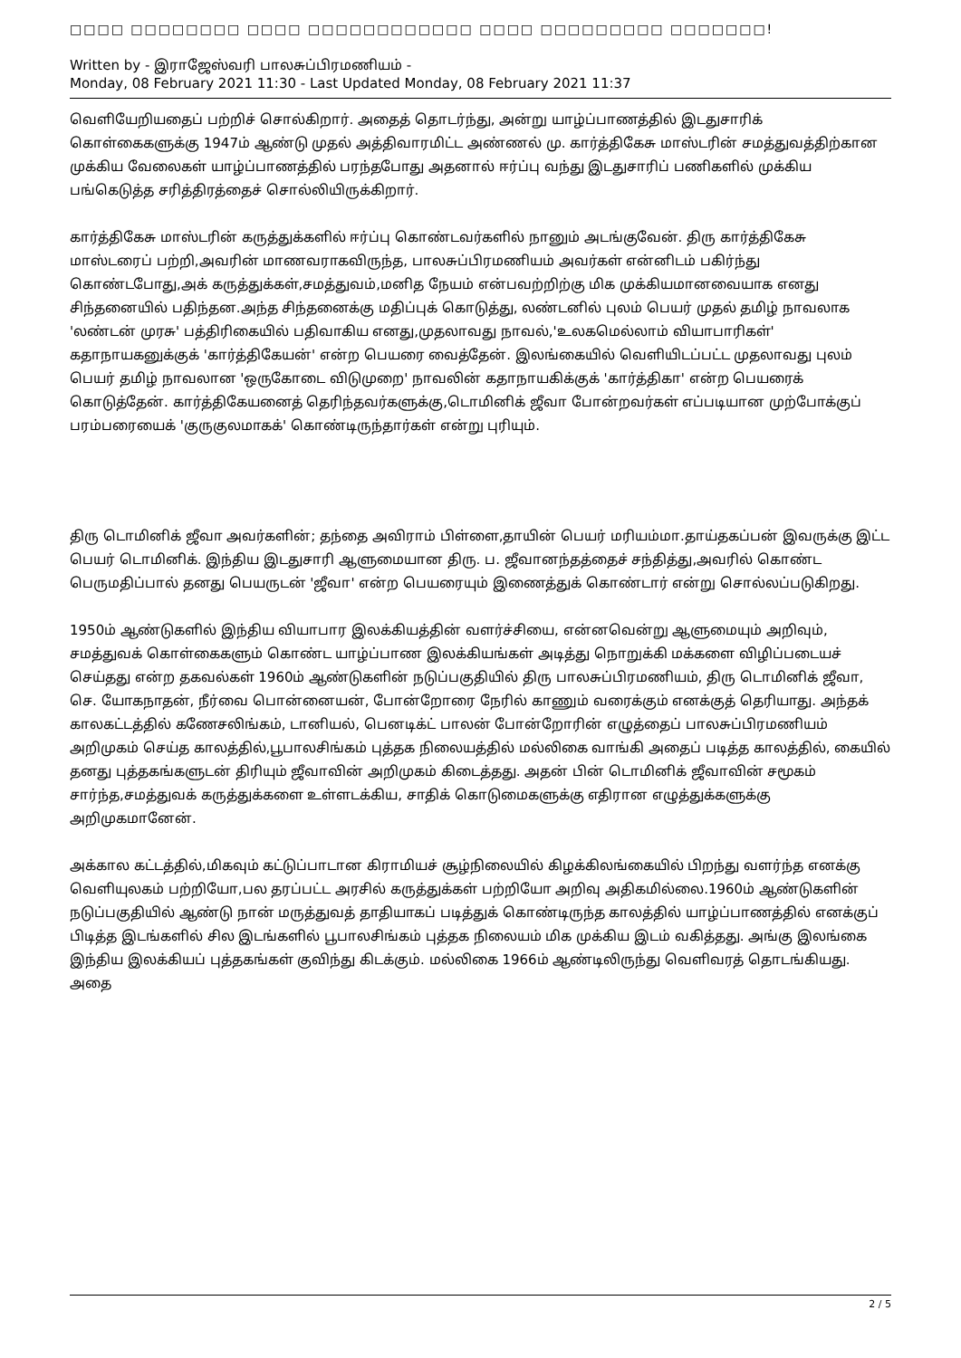□□□□ □□□□□□□□ □□□□ □□□□□□□□□□□□ □□□□ □□□□□□□□□ □□□□□□□!
Written by - இராஜேஸ்வரி பாலசுப்பிரமணியம் -
Monday, 08 February 2021 11:30 - Last Updated Monday, 08 February 2021 11:37
வெளியேறியதைப் பற்றிச் சொல்கிறார். அதைத் தொடர்ந்து, அன்று யாழ்ப்பாணத்தில் இடதுசாரிக் கொள்கைகளுக்கு 1947ம் ஆண்டு முதல் அத்திவாரமிட்ட அண்ணல் மு. கார்த்திகேசு மாஸ்டரின் சமத்துவத்திற்கான முக்கிய வேலைகள் யாழ்ப்பாணத்தில் பரந்தபோது அதனால் ஈர்ப்பு வந்து இடதுசாரிப் பணிகளில் முக்கிய பங்கெடுத்த சரித்திரத்தைச் சொல்லியிருக்கிறார்.
கார்த்திகேசு மாஸ்டரின் கருத்துக்களில் ஈர்ப்பு கொண்டவர்களில் நானும் அடங்குவேன். திரு கார்த்திகேசு மாஸ்டரைப் பற்றி,அவரின் மாணவராகவிருந்த, பாலசுப்பிரமணியம் அவர்கள் என்னிடம் பகிர்ந்து கொண்டபோது,அக் கருத்துக்கள்,சமத்துவம்,மனித நேயம் என்பவற்றிற்கு மிக முக்கியமானவையாக எனது சிந்தனையில் பதிந்தன.அந்த சிந்தனைக்கு மதிப்புக் கொடுத்து, லண்டனில் புலம் பெயர் முதல் தமிழ் நாவலாக 'லண்டன் முரசு' பத்திரிகையில் பதிவாகிய எனது,முதலாவது நாவல்,'உலகமெல்லாம் வியாபாரிகள்' கதாநாயகனுக்குக் 'கார்த்திகேயன்' என்ற பெயரை வைத்தேன். இலங்கையில் வெளியிடப்பட்ட முதலாவது புலம் பெயர் தமிழ் நாவலான 'ஒருகோடை விடுமுறை' நாவலின் கதாநாயகிக்குக் 'கார்த்திகா' என்ற பெயரைக் கொடுத்தேன். கார்த்திகேயனைத் தெரிந்தவர்களுக்கு,டொமினிக் ஜீவா போன்றவர்கள் எப்படியான முற்போக்குப் பரம்பரையைக் 'குருகுலமாகக்' கொண்டிருந்தார்கள் என்று புரியும்.
திரு டொமினிக் ஜீவா அவர்களின்; தந்தை அவிராம் பிள்ளை,தாயின் பெயர் மரியம்மா.தாய்தகப்பன் இவருக்கு இட்ட பெயர் டொமினிக். இந்திய இடதுசாரி ஆளுமையான திரு. ப. ஜீவானந்தத்தைச் சந்தித்து,அவரில் கொண்ட பெருமதிப்பால் தனது பெயருடன் 'ஜீவா' என்ற பெயரையும் இணைத்துக் கொண்டார் என்று சொல்லப்படுகிறது.
1950ம் ஆண்டுகளில் இந்திய வியாபார இலக்கியத்தின் வளர்ச்சியை, என்னவென்று ஆளுமையும் அறிவும், சமத்துவக் கொள்கைகளும் கொண்ட யாழ்ப்பாண இலக்கியங்கள் அடித்து நொறுக்கி மக்களை விழிப்படையச் செய்தது என்ற தகவல்கள் 1960ம் ஆண்டுகளின் நடுப்பகுதியில் திரு பாலசுப்பிரமணியம், திரு டொமினிக் ஜீவா, செ. யோகநாதன், நீர்வை பொன்னையன், போன்றோரை நேரில் காணும் வரைக்கும் எனக்குத் தெரியாது. அந்தக் காலகட்டத்தில் கணேசலிங்கம், டானியல், பெனடிக்ட் பாலன் போன்றோரின் எழுத்தைப் பாலசுப்பிரமணியம் அறிமுகம் செய்த காலத்தில்,பூபாலசிங்கம் புத்தக நிலையத்தில் மல்லிகை வாங்கி அதைப் படித்த காலத்தில், கையில் தனது புத்தகங்களுடன் திரியும் ஜீவாவின் அறிமுகம் கிடைத்தது. அதன் பின் டொமினிக் ஜீவாவின் சமூகம் சார்ந்த,சமத்துவக் கருத்துக்களை உள்ளடக்கிய, சாதிக் கொடுமைகளுக்கு எதிரான எழுத்துக்களுக்கு அறிமுகமானேன்.
அக்கால கட்டத்தில்,மிகவும் கட்டுப்பாடான கிராமியச் சூழ்நிலையில் கிழக்கிலங்கையில் பிறந்து வளர்ந்த எனக்கு வெளியுலகம் பற்றியோ,பல தரப்பட்ட அரசில் கருத்துக்கள் பற்றியோ அறிவு அதிகமில்லை.1960ம் ஆண்டுகளின் நடுப்பகுதியில் ஆண்டு நான் மருத்துவத் தாதியாகப் படித்துக் கொண்டிருந்த காலத்தில் யாழ்ப்பாணத்தில் எனக்குப் பிடித்த இடங்களில் சில இடங்களில் பூபாலசிங்கம் புத்தக நிலையம் மிக முக்கிய இடம் வகித்தது. அங்கு இலங்கை இந்திய இலக்கியப் புத்தகங்கள் குவிந்து கிடக்கும். மல்லிகை 1966ம் ஆண்டிலிருந்து வெளிவரத் தொடங்கியது. அதை
2 / 5